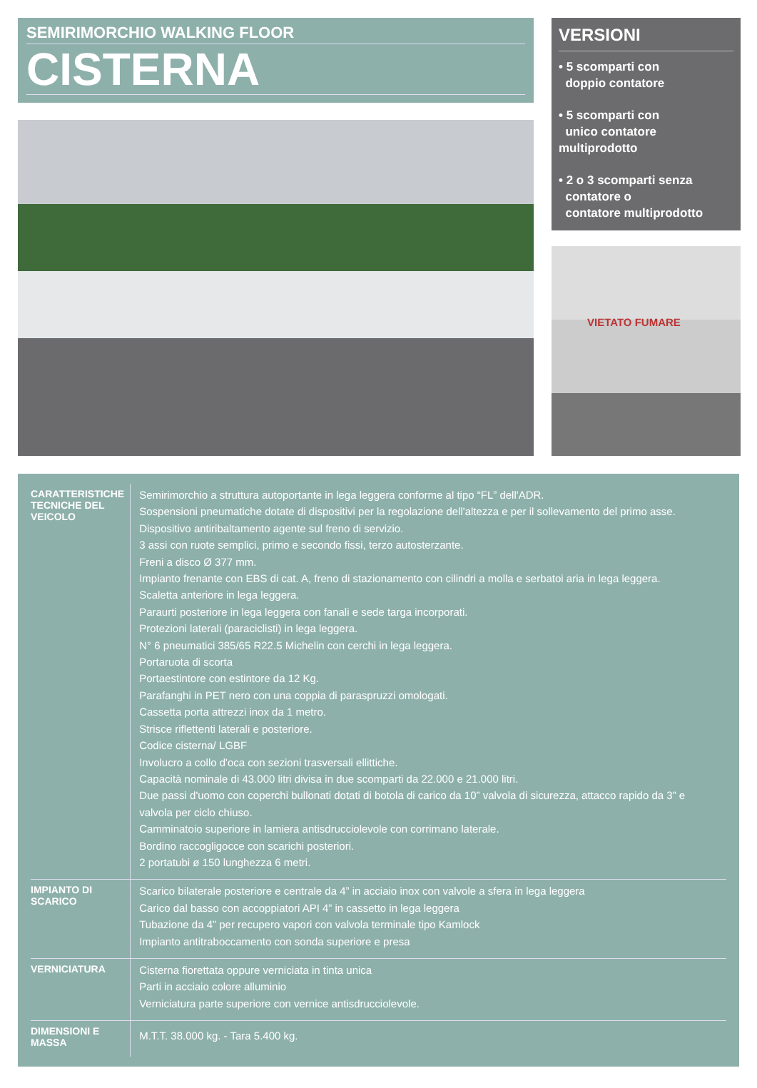SEMIRIMORCHIO WALKING FLOOR
CISTERNA
VERSIONI
• 5 scomparti con
doppio contatore
• 5 scomparti con
unico contatore multiprodotto
• 2 o 3 scomparti senza
contatore o
contatore multiprodotto
VIETATO FUMARE
| CARATTERISTICHE TECNICHE DEL VEICOLO | Semirimorchio a struttura autoportante in lega leggera conforme al tipo “FL” dell'ADR. Sospensioni pneumatiche dotate di dispositivi per la regolazione dell'altezza e per il sollevamento del primo asse. Dispositivo antiribaltamento agente sul freno di servizio. 3 assi con ruote semplici, primo e secondo fissi, terzo autosterzante. Freni a disco Ø 377 mm. Impianto frenante con EBS di cat. A, freno di stazionamento con cilindri a molla e serbatoi aria in lega leggera. Scaletta anteriore in lega leggera. Paraurti posteriore in lega leggera con fanali e sede targa incorporati. Protezioni laterali (paraciclisti) in lega leggera. N° 6 pneumatici 385/65 R22.5 Michelin con cerchi in lega leggera. Portaruota di scorta Portaestintore con estintore da 12 Kg. Parafanghi in PET nero con una coppia di paraspruzzi omologati. Cassetta porta attrezzi inox da 1 metro. Strisce riflettenti laterali e posteriore. Codice cisterna/ LGBF Involucro a collo d'oca con sezioni trasversali ellittiche. Capacità nominale di 43.000 litri divisa in due scomparti da 22.000 e 21.000 litri. Due passi d'uomo con coperchi bullonati dotati di botola di carico da 10” valvola di sicurezza, attacco rapido da 3” e valvola per ciclo chiuso. Camminatoio superiore in lamiera antisdrucciolevole con corrimano laterale. Bordino raccogligocce con scarichi posteriori. 2 portatubi ø 150 lunghezza 6 metri. |
| IMPIANTO DI SCARICO | Scarico bilaterale posteriore e centrale da 4” in acciaio inox con valvole a sfera in lega leggera Carico dal basso con accoppiatori API 4” in cassetto in lega leggera Tubazione da 4” per recupero vapori con valvola terminale tipo Kamlock Impianto antitraboccamento con sonda superiore e presa |
| VERNICIATURA | Cisterna fiorettata oppure verniciata in tinta unica Parti in acciaio colore alluminio Verniciatura parte superiore con vernice antisdrucciolevole. |
| DIMENSIONI E MASSA | M.T.T. 38.000 kg. - Tara 5.400 kg. |